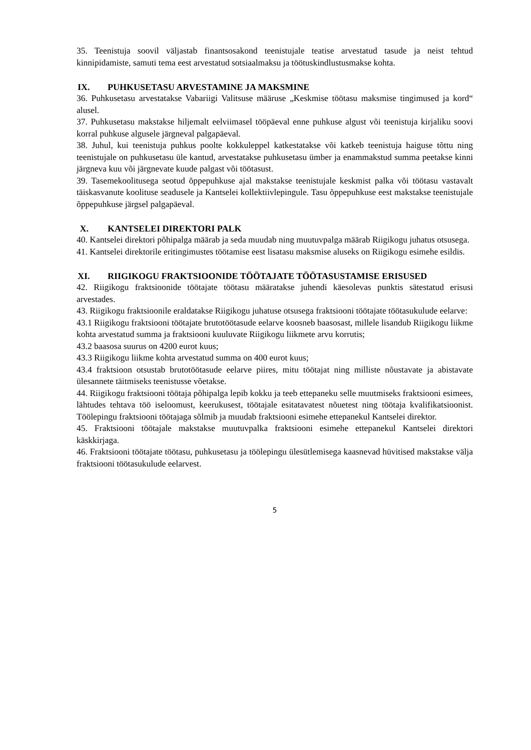35. Teenistuja soovil väljastab finantsosakond teenistujale teatise arvestatud tasude ja neist tehtud kinnipidamiste, samuti tema eest arvestatud sotsiaalmaksu ja töötuskindlustusmakse kohta.
IX. PUHKUSETASU ARVESTAMINE JA MAKSMINE
36. Puhkusetasu arvestatakse Vabariigi Valitsuse määruse „Keskmise töötasu maksmise tingimused ja kord“ alusel.
37. Puhkusetasu makstakse hiljemalt eelviimasel tööpäeval enne puhkuse algust või teenistuja kirjaliku soovi korral puhkuse algusele järgneval palgapäeval.
38. Juhul, kui teenistuja puhkus poolte kokkuleppel katkestatakse või katkeb teenistuja haiguse tõttu ning teenistujale on puhkusetasu üle kantud, arvestatakse puhkusetasu ümber ja enammakstud summa peetakse kinni järgneva kuu või järgnevate kuude palgast või töötasust.
39. Tasemekoolitusega seotud õppepuhkuse ajal makstakse teenistujale keskmist palka või töötasu vastavalt täiskasvanute koolituse seadusele ja Kantselei kollektiivlepingule. Tasu õppepuhkuse eest makstakse teenistujale õppepuhkuse järgsel palgapäeval.
X. KANTSELEI DIREKTORI PALK
40. Kantselei direktori põhipalga määrab ja seda muudab ning muutuvpalga määrab Riigikogu juhatus otsusega.
41. Kantselei direktorile eritingimustes töötamise eest lisatasu maksmise aluseks on Riigikogu esimehe esildis.
XI. RIIGIKOGU FRAKTSIOONIDE TÖÖTAJATE TÖÖTASUSTAMISE ERISUSED
42. Riigikogu fraktsioonide töötajate töötasu määratakse juhendi käesolevas punktis sätestatud erisusi arvestades.
43. Riigikogu fraktsioonile eraldatakse Riigikogu juhatuse otsusega fraktsiooni töötajate töötasukulude eelarve:
43.1 Riigikogu fraktsiooni töötajate brutotöötasude eelarve koosneb baasosast, millele lisandub Riigikogu liikme kohta arvestatud summa ja fraktsiooni kuuluvate Riigikogu liikmete arvu korrutis;
43.2 baasosa suurus on 4200 eurot kuus;
43.3 Riigikogu liikme kohta arvestatud summa on 400 eurot kuus;
43.4 fraktsioon otsustab brutotöötasude eelarve piires, mitu töötajat ning milliste nõustavate ja abistavate ülesannete täitmiseks teenistusse võetakse.
44. Riigikogu fraktsiooni töötaja põhipalga lepib kokku ja teeb ettepaneku selle muutmiseks fraktsiooni esimees, lähtudes tehtava töö iseloomust, keerukusest, töötajale esitatavatest nõuetest ning töötaja kvalifikatsioonist. Töölepingu fraktsiooni töötajaga sõlmib ja muudab fraktsiooni esimehe ettepanekul Kantselei direktor.
45. Fraktsiooni töötajale makstakse muutuvpalka fraktsiooni esimehe ettepanekul Kantselei direktori käskkirjaga.
46. Fraktsiooni töötajate töötasu, puhkusetasu ja töölepingu ülesütlemisega kaasnevad hüvitised makstakse välja fraktsiooni töötasukulude eelarvest.
5